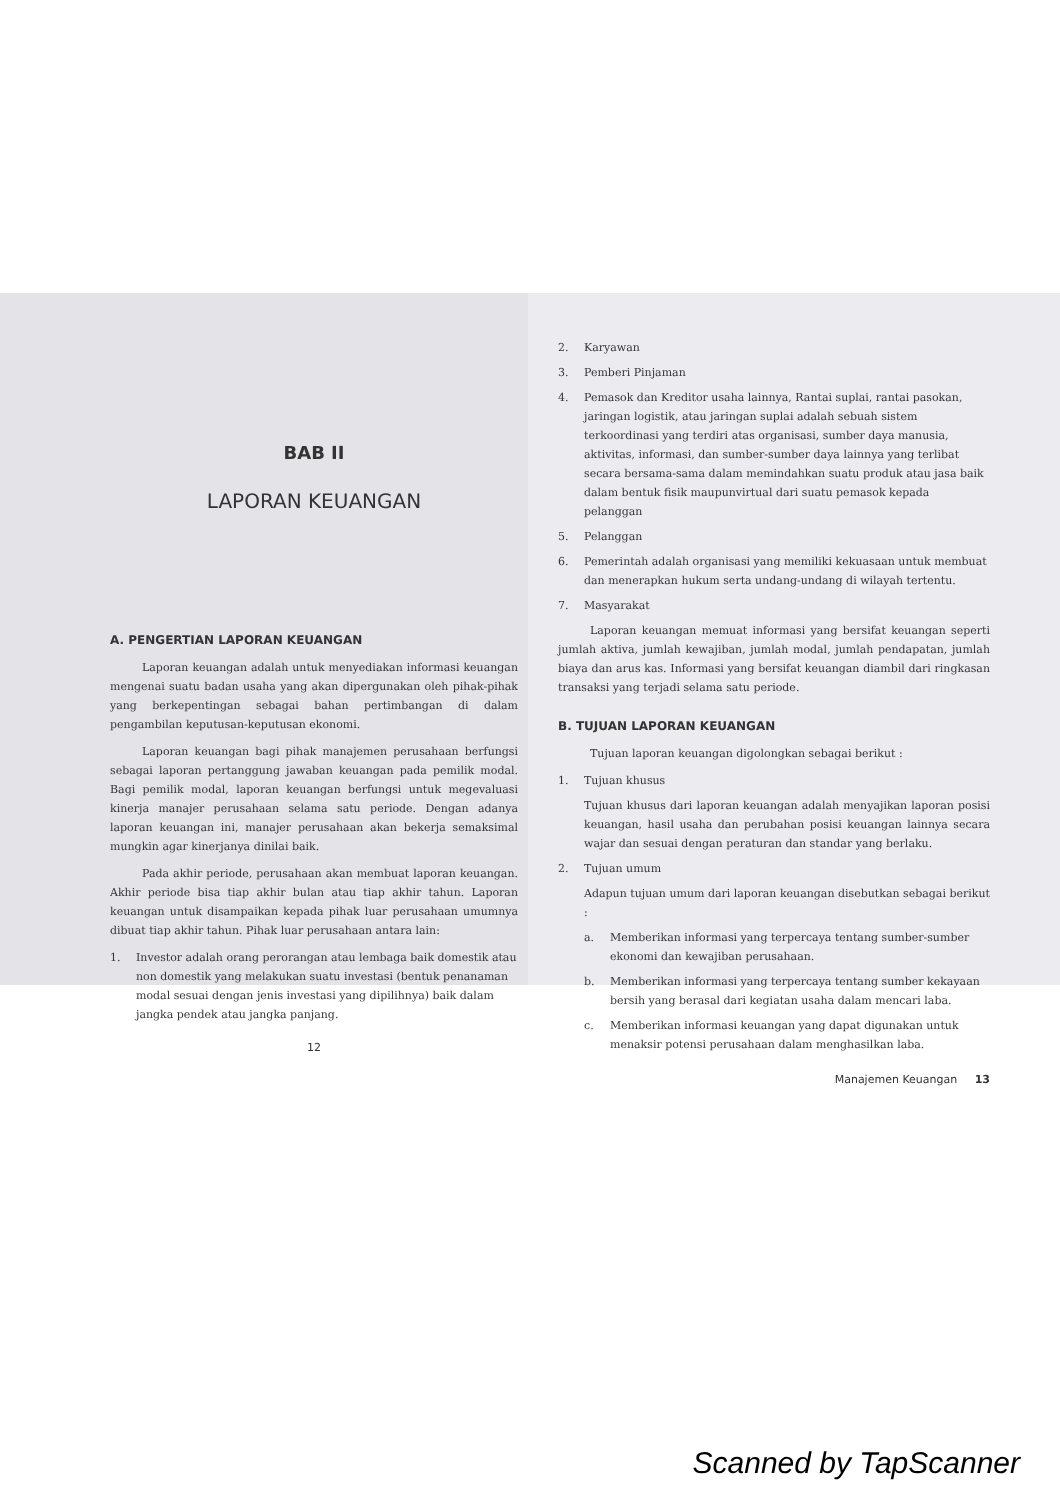BAB II
LAPORAN KEUANGAN
A. PENGERTIAN LAPORAN KEUANGAN
Laporan keuangan adalah untuk menyediakan informasi keuangan mengenai suatu badan usaha yang akan dipergunakan oleh pihak-pihak yang berkepentingan sebagai bahan pertimbangan di dalam pengambilan keputusan-keputusan ekonomi.
Laporan keuangan bagi pihak manajemen perusahaan berfungsi sebagai laporan pertanggung jawaban keuangan pada pemilik modal. Bagi pemilik modal, laporan keuangan berfungsi untuk megevaluasi kinerja manajer perusahaan selama satu periode. Dengan adanya laporan keuangan ini, manajer perusahaan akan bekerja semaksimal mungkin agar kinerjanya dinilai baik.
Pada akhir periode, perusahaan akan membuat laporan keuangan. Akhir periode bisa tiap akhir bulan atau tiap akhir tahun. Laporan keuangan untuk disampaikan kepada pihak luar perusahaan umumnya dibuat tiap akhir tahun. Pihak luar perusahaan antara lain:
1. Investor adalah orang perorangan atau lembaga baik domestik atau non domestik yang melakukan suatu investasi (bentuk penanaman modal sesuai dengan jenis investasi yang dipilihnya) baik dalam jangka pendek atau jangka panjang.
12
2. Karyawan
3. Pemberi Pinjaman
4. Pemasok dan Kreditor usaha lainnya, Rantai suplai, rantai pasokan, jaringan logistik, atau jaringan suplai adalah sebuah sistem terkoordinasi yang terdiri atas organisasi, sumber daya manusia, aktivitas, informasi, dan sumber-sumber daya lainnya yang terlibat secara bersama-sama dalam memindahkan suatu produk atau jasa baik dalam bentuk fisik maupunvirtual dari suatu pemasok kepada pelanggan
5. Pelanggan
6. Pemerintah adalah organisasi yang memiliki kekuasaan untuk membuat dan menerapkan hukum serta undang-undang di wilayah tertentu.
7. Masyarakat
Laporan keuangan memuat informasi yang bersifat keuangan seperti jumlah aktiva, jumlah kewajiban, jumlah modal, jumlah pendapatan, jumlah biaya dan arus kas. Informasi yang bersifat keuangan diambil dari ringkasan transaksi yang terjadi selama satu periode.
B. TUJUAN LAPORAN KEUANGAN
Tujuan laporan keuangan digolongkan sebagai berikut :
1. Tujuan khusus
Tujuan khusus dari laporan keuangan adalah menyajikan laporan posisi keuangan, hasil usaha dan perubahan posisi keuangan lainnya secara wajar dan sesuai dengan peraturan dan standar yang berlaku.
2. Tujuan umum
Adapun tujuan umum dari laporan keuangan disebutkan sebagai berikut :
a. Memberikan informasi yang terpercaya tentang sumber-sumber ekonomi dan kewajiban perusahaan.
b. Memberikan informasi yang terpercaya tentang sumber kekayaan bersih yang berasal dari kegiatan usaha dalam mencari laba.
c. Memberikan informasi keuangan yang dapat digunakan untuk menaksir potensi perusahaan dalam menghasilkan laba.
Manajemen Keuangan 13
Scanned by TapScanner